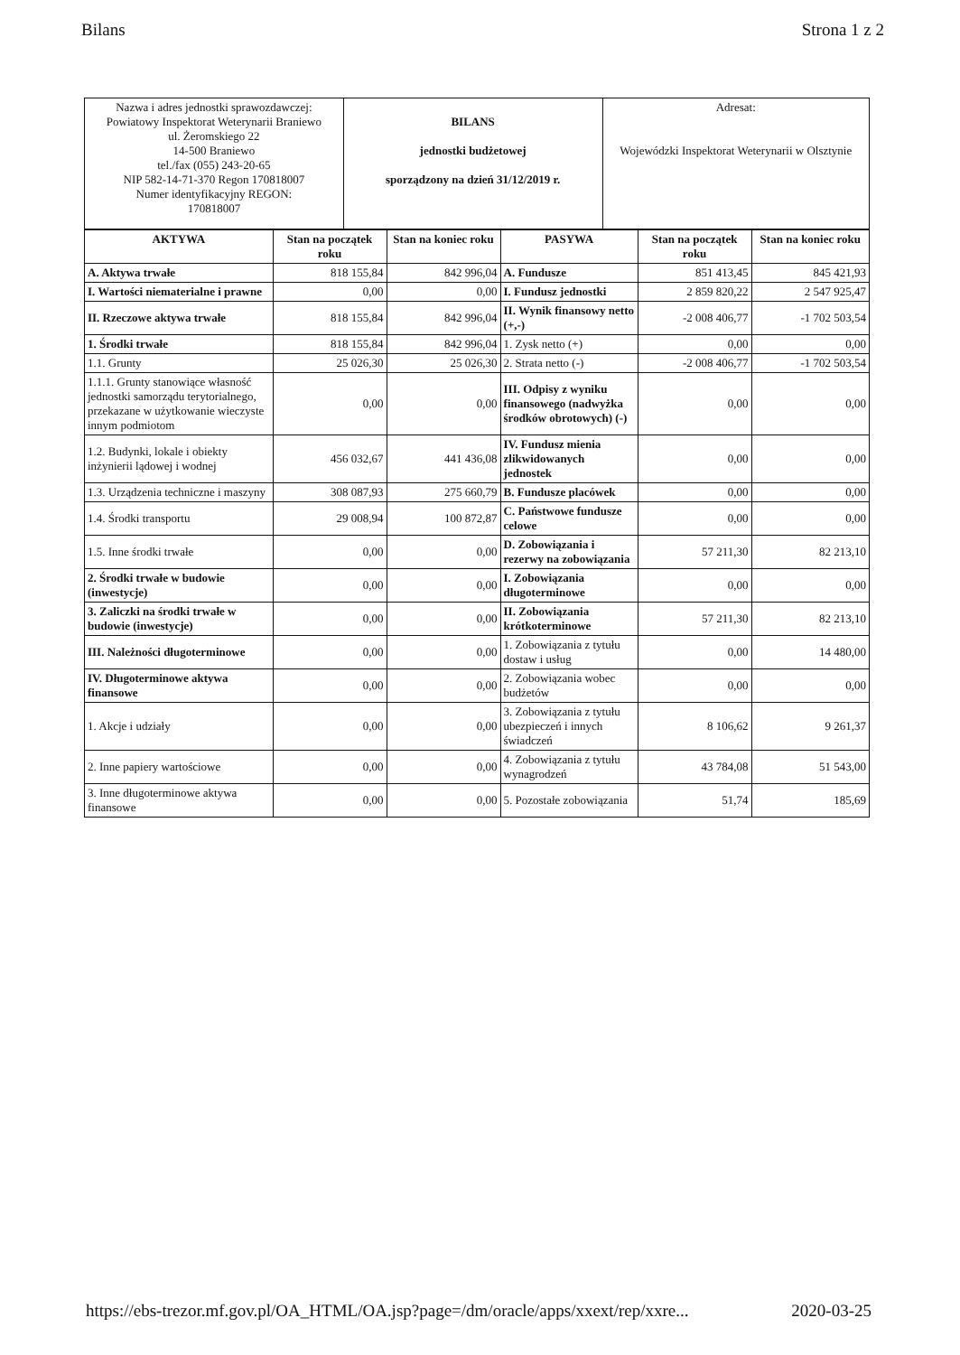Bilans Strona 1 z 2
| Nazwa i adres jednostki sprawozdawczej: Powiatowy Inspektorat Weterynarii Braniewo ul. Żeromskiego 22 14-500 Braniewo tel./fax (055) 243-20-65 NIP 582-14-71-370 Regon 170818007 Numer identyfikacyjny REGON: 170818007 | BILANS jednostki budżetowej sporządzony na dzień 31/12/2019 r. | Adresat: Wojewódzki Inspektorat Weterynarii w Olsztynie |
| AKTYWA | Stan na początek roku | Stan na koniec roku | PASYWA | Stan na początek roku | Stan na koniec roku |
| --- | --- | --- | --- | --- | --- |
| A. Aktywa trwałe | 818 155,84 | 842 996,04 | A. Fundusze | 851 413,45 | 845 421,93 |
| I. Wartości niematerialne i prawne | 0,00 | 0,00 | I. Fundusz jednostki | 2 859 820,22 | 2 547 925,47 |
| II. Rzeczowe aktywa trwałe | 818 155,84 | 842 996,04 | II. Wynik finansowy netto (+,-) | -2 008 406,77 | -1 702 503,54 |
| 1. Środki trwałe | 818 155,84 | 842 996,04 | 1. Zysk netto (+) | 0,00 | 0,00 |
| 1.1. Grunty | 25 026,30 | 25 026,30 | 2. Strata netto (-) | -2 008 406,77 | -1 702 503,54 |
| 1.1.1. Grunty stanowiące własność jednostki samorządu terytorialnego, przekazane w użytkowanie wieczyste innym podmiotom | 0,00 | 0,00 | III. Odpisy z wyniku finansowego (nadwyżka środków obrotowych) (-) | 0,00 | 0,00 |
| 1.2. Budynki, lokale i obiekty inżynierii lądowej i wodnej | 456 032,67 | 441 436,08 | IV. Fundusz mienia zlikwidowanych jednostek | 0,00 | 0,00 |
| 1.3. Urządzenia techniczne i maszyny | 308 087,93 | 275 660,79 | B. Fundusze placówek | 0,00 | 0,00 |
| 1.4. Środki transportu | 29 008,94 | 100 872,87 | C. Państwowe fundusze celowe | 0,00 | 0,00 |
| 1.5. Inne środki trwałe | 0,00 | 0,00 | D. Zobowiązania i rezerwy na zobowiązania | 57 211,30 | 82 213,10 |
| 2. Środki trwałe w budowie (inwestycje) | 0,00 | 0,00 | I. Zobowiązania długoterminowe | 0,00 | 0,00 |
| 3. Zaliczki na środki trwałe w budowie (inwestycje) | 0,00 | 0,00 | II. Zobowiązania krótkoterminowe | 57 211,30 | 82 213,10 |
| III. Należności długoterminowe | 0,00 | 0,00 | 1. Zobowiązania z tytułu dostaw i usług | 0,00 | 14 480,00 |
| IV. Długoterminowe aktywa finansowe | 0,00 | 0,00 | 2. Zobowiązania wobec budżetów | 0,00 | 0,00 |
| 1. Akcje i udziały | 0,00 | 0,00 | 3. Zobowiązania z tytułu ubezpieczeń i innych świadczeń | 8 106,62 | 9 261,37 |
| 2. Inne papiery wartościowe | 0,00 | 0,00 | 4. Zobowiązania z tytułu wynagrodzeń | 43 784,08 | 51 543,00 |
| 3. Inne długoterminowe aktywa finansowe | 0,00 | 0,00 | 5. Pozostałe zobowiązania | 51,74 | 185,69 |
https://ebs-trezor.mf.gov.pl/OA_HTML/OA.jsp?page=/dm/oracle/apps/xxext/rep/xxre... 2020-03-25